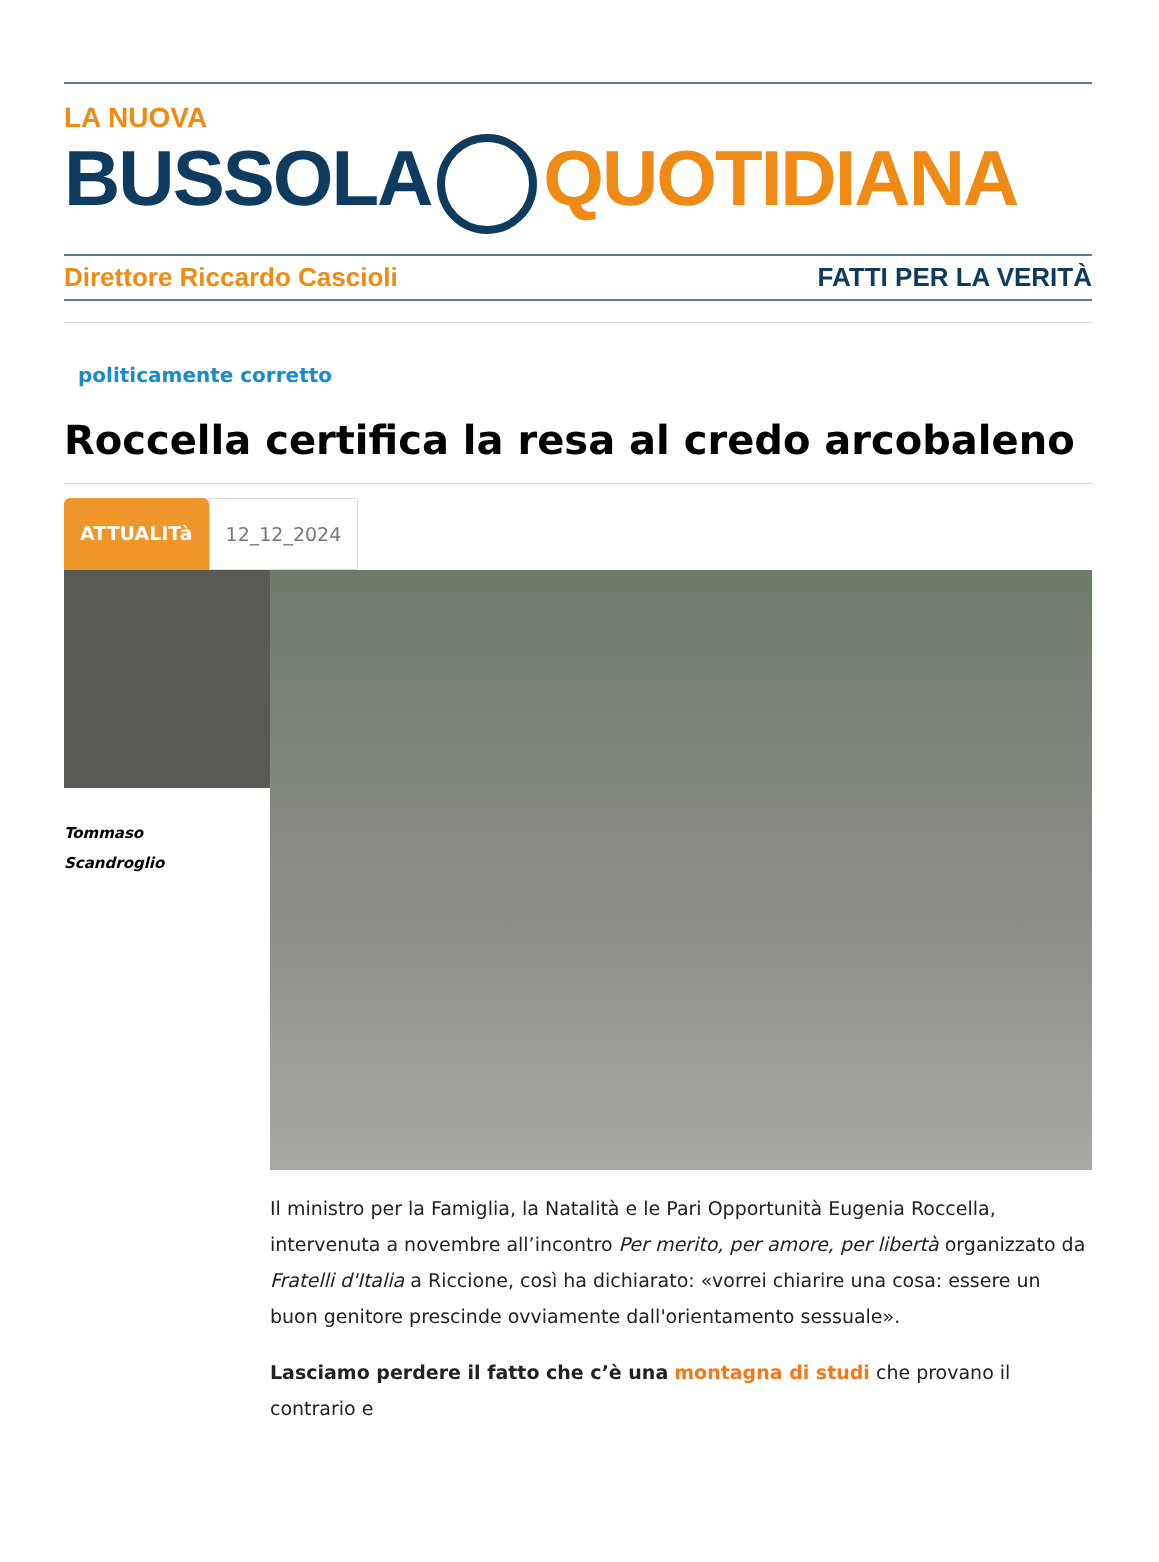LA NUOVA
BUSSOLA QUOTIDIANA
Direttore Riccardo Cascioli FATTI PER LA VERITÀ
politicamente corretto
Roccella certifica la resa al credo arcobaleno
ATTUALITà 12_12_2024
Tommaso
Scandroglio
Il ministro per la Famiglia, la Natalità e le Pari Opportunità Eugenia Roccella, intervenuta a novembre all’incontro Per merito, per amore, per libertà organizzato da Fratelli d'Italia a Riccione, così ha dichiarato: «vorrei chiarire una cosa: essere un buon genitore prescinde ovviamente dall'orientamento sessuale».
Lasciamo perdere il fatto che c’è una montagna di studi che provano il contrario e